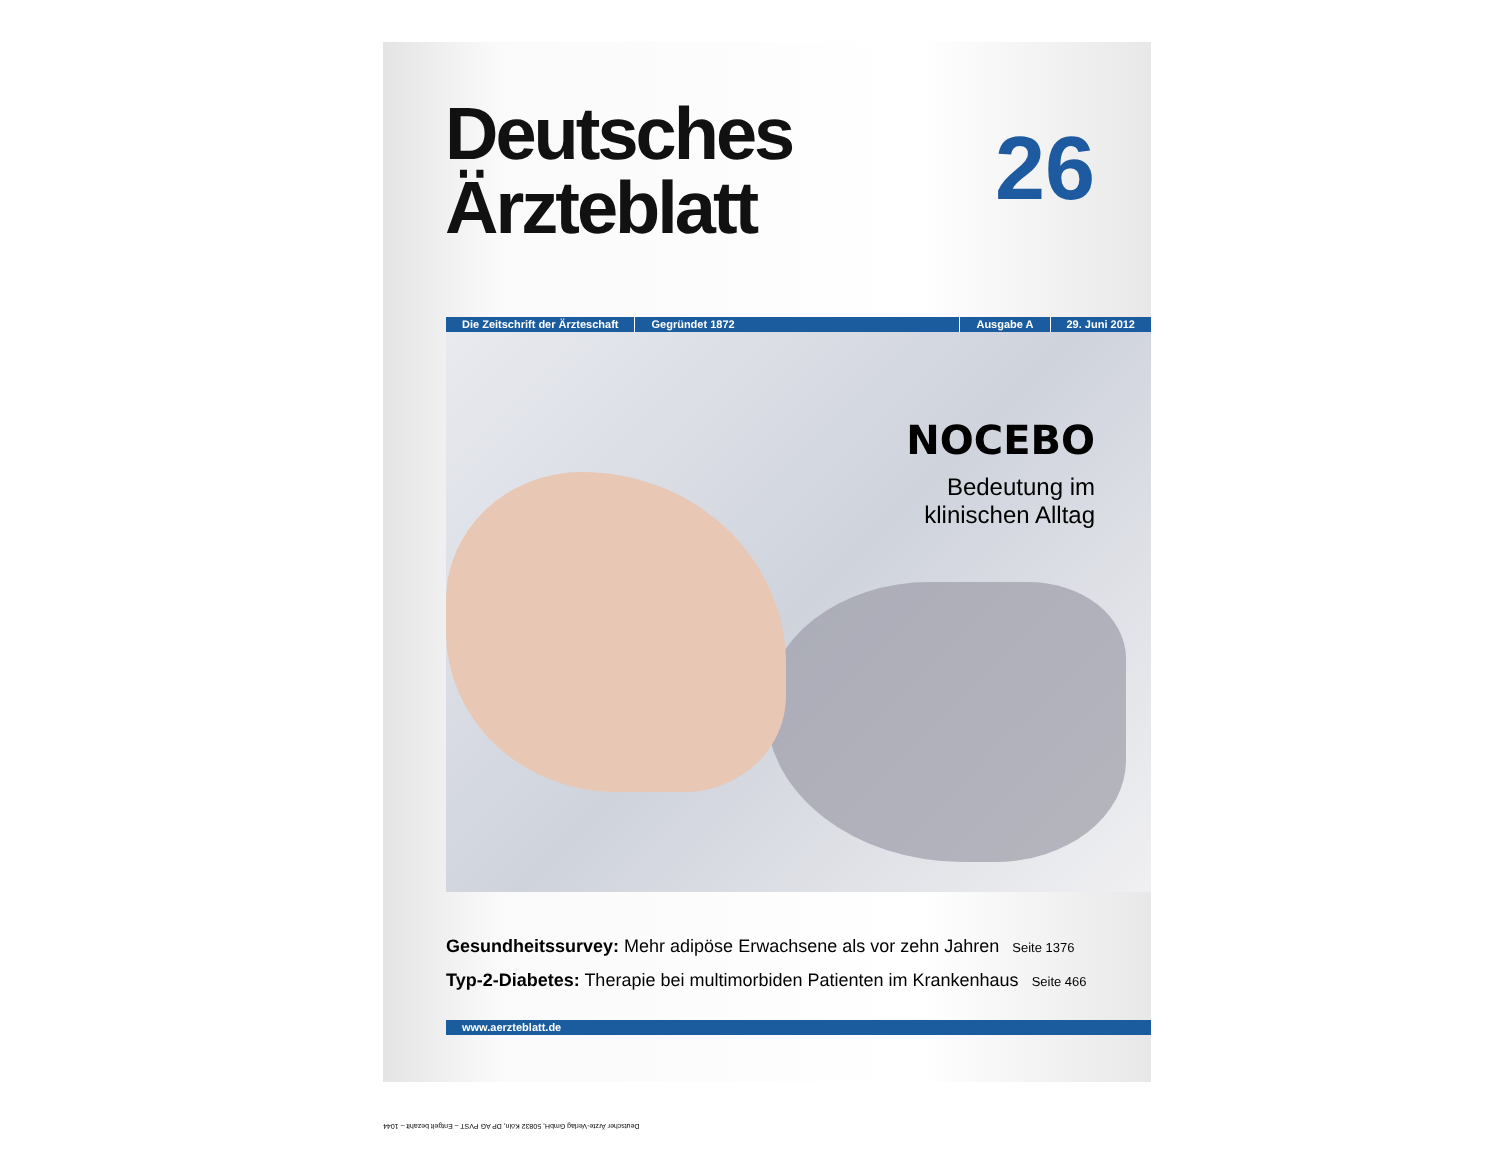Deutsches
Ärzteblatt
26
Die Zeitschrift der Ärzteschaft Gegründet 1872 Ausgabe A 29. Juni 2012
NOCEBO
Bedeutung im
klinischen Alltag
Gesundheitssurvey: Mehr adipöse Erwachsene als vor zehn Jahren Seite 1376
Typ-2-Diabetes: Therapie bei multimorbiden Patienten im Krankenhaus Seite 466
www.aerzteblatt.de
Deutscher Ärzte-Verlag GmbH, 50832 Köln, DP AG PVST – Entgelt bezahlt – 1044